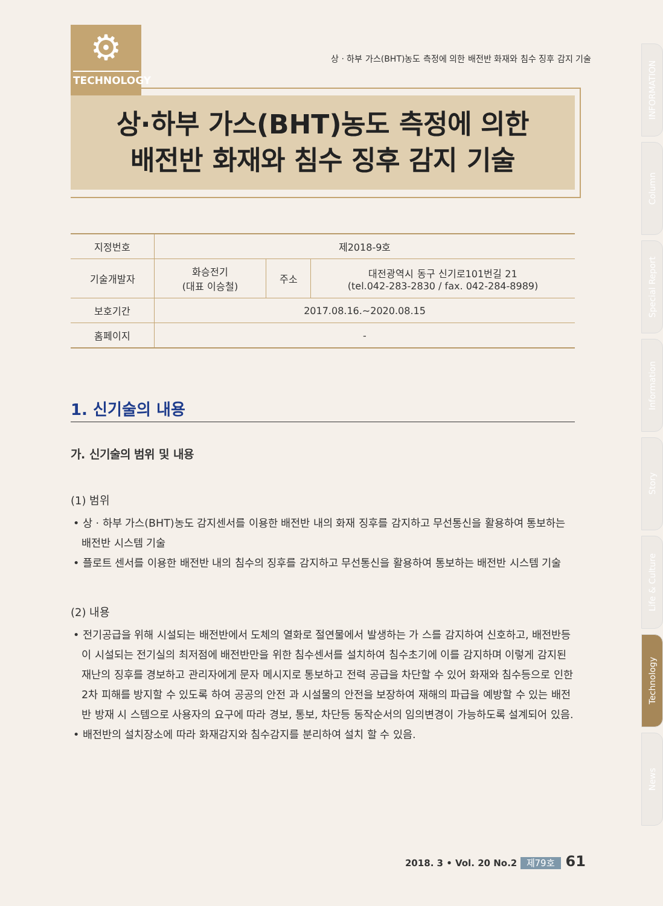⚙
TECHNOLOGY
상 · 하부 가스(BHT)농도 측정에 의한 배전반 화재와 침수 징후 감지 기술
상·하부 가스(BHT)농도 측정에 의한
배전반 화재와 침수 징후 감지 기술
| 지정번호 | 제2018-9호 | | |
| 기술개발자 | 화승전기 (대표 이승철) | 주소 | 대전광역시 동구 신기로101번길 21 (tel.042-283-2830 / fax. 042-284-8989) |
| 보호기간 | 2017.08.16.~2020.08.15 | | |
| 홈페이지 | - | | |
1. 신기술의 내용
가. 신기술의 범위 및 내용
(1) 범위
• 상 · 하부 가스(BHT)농도 감지센서를 이용한 배전반 내의 화재 징후를 감지하고 무선통신을 활용하여 통보하는 배전반 시스템 기술
• 플로트 센서를 이용한 배전반 내의 침수의 징후를 감지하고 무선통신을 활용하여 통보하는 배전반 시스템 기술
(2) 내용
• 전기공급을 위해 시설되는 배전반에서 도체의 열화로 절연물에서 발생하는 가 스를 감지하여 신호하고, 배전반등이 시설되는 전기실의 최저점에 배전반만을 위한 침수센서를 설치하여 침수초기에 이를 감지하며 이렇게 감지된 재난의 징후를 경보하고 관리자에게 문자 메시지로 통보하고 전력 공급을 차단할 수 있어 화재와 침수등으로 인한 2차 피해를 방지할 수 있도록 하여 공공의 안전 과 시설물의 안전을 보장하여 재해의 파급을 예방할 수 있는 배전반 방재 시 스템으로 사용자의 요구에 따라 경보, 통보, 차단등 동작순서의 임의변경이 가능하도록 설계되어 있음.
• 배전반의 설치장소에 따라 화재감지와 침수감지를 분리하여 설치 할 수 있음.
INFORMATION
Column
Special Report
Information
Story
Life & Culture
Technology
News
2018. 3 • Vol. 20 No.2 제79호 61